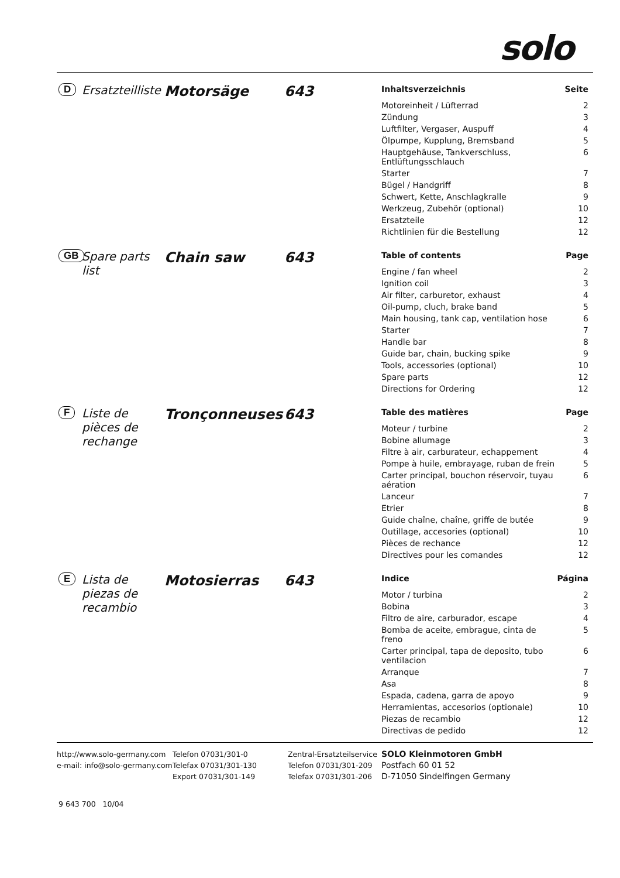solo
D
Ersatzteilliste
Motorsäge 643
| Inhaltsverzeichnis | Seite |
| --- | --- |
| Motoreinheit / Lüfterrad | 2 |
| Zündung | 3 |
| Luftfilter, Vergaser, Auspuff | 4 |
| Ölpumpe, Kupplung, Bremsband | 5 |
| Hauptgehäuse, Tankverschluss, Entlüftungsschlauch | 6 |
| Starter | 7 |
| Bügel / Handgriff | 8 |
| Schwert, Kette, Anschlagkralle | 9 |
| Werkzeug, Zubehör (optional) | 10 |
| Ersatzteile | 12 |
| Richtlinien für die Bestellung | 12 |
GB
Spare parts list
Chain saw 643
| Table of contents | Page |
| --- | --- |
| Engine / fan wheel | 2 |
| Ignition coil | 3 |
| Air filter, carburetor, exhaust | 4 |
| Oil-pump, cluch, brake band | 5 |
| Main housing, tank cap, ventilation hose | 6 |
| Starter | 7 |
| Handle bar | 8 |
| Guide bar, chain, bucking spike | 9 |
| Tools, accessories (optional) | 10 |
| Spare parts | 12 |
| Directions for Ordering | 12 |
F
Liste de pièces de rechange
Tronçonneuses 643
| Table des matières | Page |
| --- | --- |
| Moteur / turbine | 2 |
| Bobine allumage | 3 |
| Filtre à air, carburateur, echappement | 4 |
| Pompe à huile, embrayage, ruban de frein | 5 |
| Carter principal, bouchon réservoir, tuyau aération | 6 |
| Lanceur | 7 |
| Etrier | 8 |
| Guide chaîne, chaîne, griffe de butée | 9 |
| Outillage, accesories (optional) | 10 |
| Pièces de rechance | 12 |
| Directives pour les comandes | 12 |
E
Lista de piezas de recambio
Motosierras 643
| Indice | Página |
| --- | --- |
| Motor / turbina | 2 |
| Bobina | 3 |
| Filtro de aire, carburador, escape | 4 |
| Bomba de aceite, embrague, cinta de freno | 5 |
| Carter principal, tapa de deposito, tubo ventilacion | 6 |
| Arranque | 7 |
| Asa | 8 |
| Espada, cadena, garra de apoyo | 9 |
| Herramientas, accesorios (optionale) | 10 |
| Piezas de recambio | 12 |
| Directivas de pedido | 12 |
http://www.solo-germany.com
e-mail: info@solo-germany.com
Telefon 07031/301-0
Telefax 07031/301-130
Export 07031/301-149
Zentral-Ersatzteilservice
Telefon 07031/301-209
Telefax 07031/301-206
SOLO Kleinmotoren GmbH
Postfach 60 01 52
D-71050 Sindelfingen Germany
9 643 700 10/04